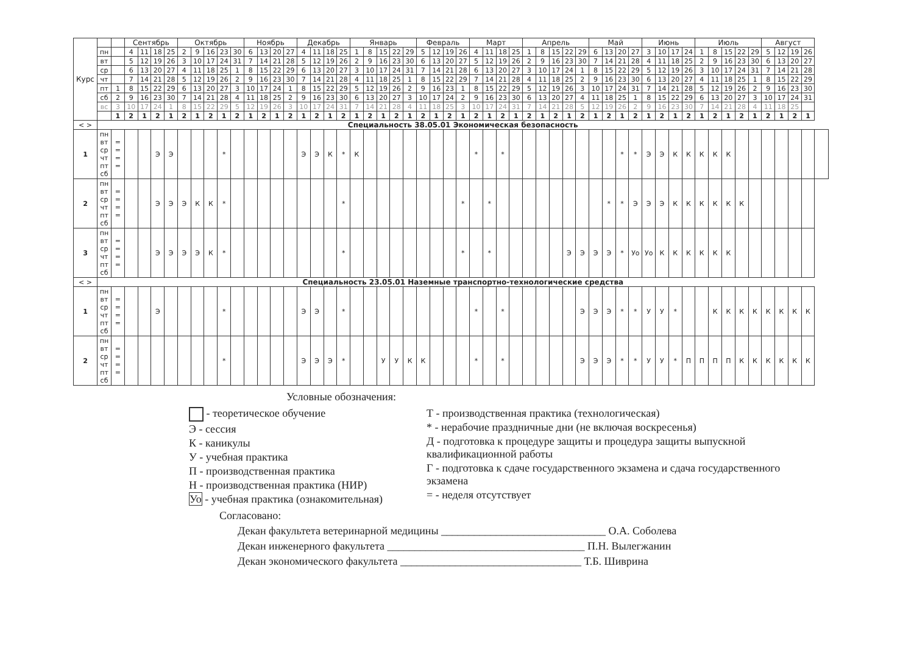| Курс | | | Сентябрь | | | | Октябрь | | | | | Ноябрь | | | | Декабрь | | | | Январь | | | | | Февраль | | | | Март | | | | Апрель | | | | | Май | | | | Июнь | | | | Июль | | | | | Август | | | | |
| --- | --- | --- | --- | --- | --- | --- | --- | --- | --- | --- | --- | --- | --- | --- | --- | --- | --- | --- | --- | --- | --- | --- | --- | --- | --- | --- | --- | --- | --- | --- | --- | --- | --- | --- | --- | --- | --- | --- | --- | --- | --- | --- | --- | --- | --- | --- | --- | --- | --- | --- | --- | --- | --- | --- | --- |
| | пн | | 4 | 11 | 18 | 25 | 2 | 9 | 16 | 23 | 30 | 6 | 13 | 20 | 27 | 4 | 11 | 18 | 25 | 1 | 8 | 15 | 22 | 29 | 5 | 12 | 19 | 26 | 4 | 11 | 18 | 25 | 1 | 8 | 15 | 22 | 29 | 6 | 13 | 20 | 27 | 3 | 10 | 17 | 24 | 1 | 8 | 15 | 22 | 29 | 5 | 12 | 19 | 26 | |
| | вт | | 5 | 12 | 19 | 26 | 3 | 10 | 17 | 24 | 31 | 7 | 14 | 21 | 28 | 5 | 12 | 19 | 26 | 2 | 9 | 16 | 23 | 30 | 6 | 13 | 20 | 27 | 5 | 12 | 19 | 26 | 2 | 9 | 16 | 23 | 30 | 7 | 14 | 21 | 28 | 4 | 11 | 18 | 25 | 2 | 9 | 16 | 23 | 30 | 6 | 13 | 20 | 27 | |
| | ср | | 6 | 13 | 20 | 27 | 4 | 11 | 18 | 25 | 1 | 8 | 15 | 22 | 29 | 6 | 13 | 20 | 27 | 3 | 10 | 17 | 24 | 31 | 7 | 14 | 21 | 28 | 6 | 13 | 20 | 27 | 3 | 10 | 17 | 24 | 1 | 8 | 15 | 22 | 29 | 5 | 12 | 19 | 26 | 3 | 10 | 17 | 24 | 31 | 7 | 14 | 21 | 28 | |
| | чт | | 7 | 14 | 21 | 28 | 5 | 12 | 19 | 26 | 2 | 9 | 16 | 23 | 30 | 7 | 14 | 21 | 28 | 4 | 11 | 18 | 25 | 1 | 8 | 15 | 22 | 29 | 7 | 14 | 21 | 28 | 4 | 11 | 18 | 25 | 2 | 9 | 16 | 23 | 30 | 6 | 13 | 20 | 27 | 4 | 11 | 18 | 25 | 1 | 8 | 15 | 22 | 29 | |
| | пт | 1 | 8 | 15 | 22 | 29 | 6 | 13 | 20 | 27 | 3 | 10 | 17 | 24 | 1 | 8 | 15 | 22 | 29 | 5 | 12 | 19 | 26 | 2 | 9 | 16 | 23 | 1 | 8 | 15 | 22 | 29 | 5 | 12 | 19 | 26 | 3 | 10 | 17 | 24 | 31 | 7 | 14 | 21 | 28 | 5 | 12 | 19 | 26 | 2 | 9 | 16 | 23 | 30 | |
| | сб | 2 | 9 | 16 | 23 | 30 | 7 | 14 | 21 | 28 | 4 | 11 | 18 | 25 | 2 | 9 | 16 | 23 | 30 | 6 | 13 | 20 | 27 | 3 | 10 | 17 | 24 | 2 | 9 | 16 | 23 | 30 | 6 | 13 | 20 | 27 | 4 | 11 | 18 | 25 | 1 | 8 | 15 | 22 | 29 | 6 | 13 | 20 | 27 | 3 | 10 | 17 | 24 | 31 | |
| | вс | 3 | 10 | 17 | 24 | 1 | 8 | 15 | 22 | 29 | 5 | 12 | 19 | 26 | 3 | 10 | 17 | 24 | 31 | 7 | 14 | 21 | 28 | 4 | 11 | 18 | 25 | 3 | 10 | 17 | 24 | 31 | 7 | 14 | 21 | 28 | 5 | 12 | 19 | 26 | 2 | 9 | 16 | 23 | 30 | 7 | 14 | 21 | 28 | 4 | 11 | 18 | 25 | | |
| | | 1 | 2 | 1 | 2 | 1 | 2 | 1 | 2 | 1 | 2 | 1 | 2 | 1 | 2 | 1 | 2 | 1 | 2 | 1 | 2 | 1 | 2 | 1 | 2 | 1 | 2 | 1 | 2 | 1 | 2 | 1 | 2 | 1 | 2 | 1 | 2 | 1 | 2 | 1 | 2 | 1 | 2 | 1 | 2 | 1 | 2 | 1 | 2 | 1 | 2 | 1 | 2 | 1 | |
| < > | Специальность 38.05.01 Экономическая безопасность | | | | | | | | | | | | | | | | | | | | | | | | | | | | | | | | | | | | | | | | | | | | | | | | | | | | | | |
| 1 | пн вт ср чт пт сб | = = = = | | | Э | Э | | | | * | | | | | | Э | Э | К | * | К | | | | | | | | | * | | * | | | | | | | | | * | * | Э | Э | К | К | К | К | К | | | | | | | |
| 2 | пн вт ср чт пт сб | = = = = | | | Э | Э | Э | К | К | * | | | | | | | | | * | | | | | | | | | * | | * | | | | | | | | | * | * | Э | Э | Э | К | К | К | К | К | К | | | | | | |
| 3 | пн вт ср чт пт сб | = = = = | | | Э | Э | Э | Э | К | * | | | | | | | | | * | | | | | | | | | * | | * | | | | | | Э | Э | Э | Э | * | Уо | Уо | К | К | К | К | К | К | | | | | | | |
| < > | Специальность 23.05.01 Наземные транспортно-технологические средства | | | | | | | | | | | | | | | | | | | | | | | | | | | | | | | | | | | | | | | | | | | | | | | | | | | | | | |
| 1 | пн вт ср чт пт сб | = = = = | | | Э | | | | | * | | | | | | Э | Э | | * | | | | | | | | | | * | | * | | | | | | Э | Э | Э | * | * | У | У | * | | | К | К | К | К | К | К | К | К | |
| 2 | пн вт ср чт пт сб | = = = = | | | | | | | | * | | | | | | Э | Э | Э | * | | | У | У | К | К | | | | * | | * | | | | | | Э | Э | Э | * | * | У | У | * | П | П | П | П | К | К | К | К | К | К | |
Условные обозначения:
- теоретическое обучение
Э - сессия
К - каникулы
У - учебная практика
П - производственная практика
Н - производственная практика (НИР)
Уо - учебная практика (ознакомительная)
Т - производственная практика (технологическая)
* - нерабочие праздничные дни (не включая воскресенья)
Д - подготовка к процедуре защиты и процедура защиты выпускной квалификационной работы
Г - подготовка к сдаче государственного экзамена и сдача государственного экзамена
= - неделя отсутствует
Согласовано:
Декан факультета ветеринарной медицины ______________________________ О.А. Соболева
Декан инженерного факультета ____________________________________ П.Н. Вылегжанин
Декан экономического факультета _________________________________ Т.Б. Шиврина